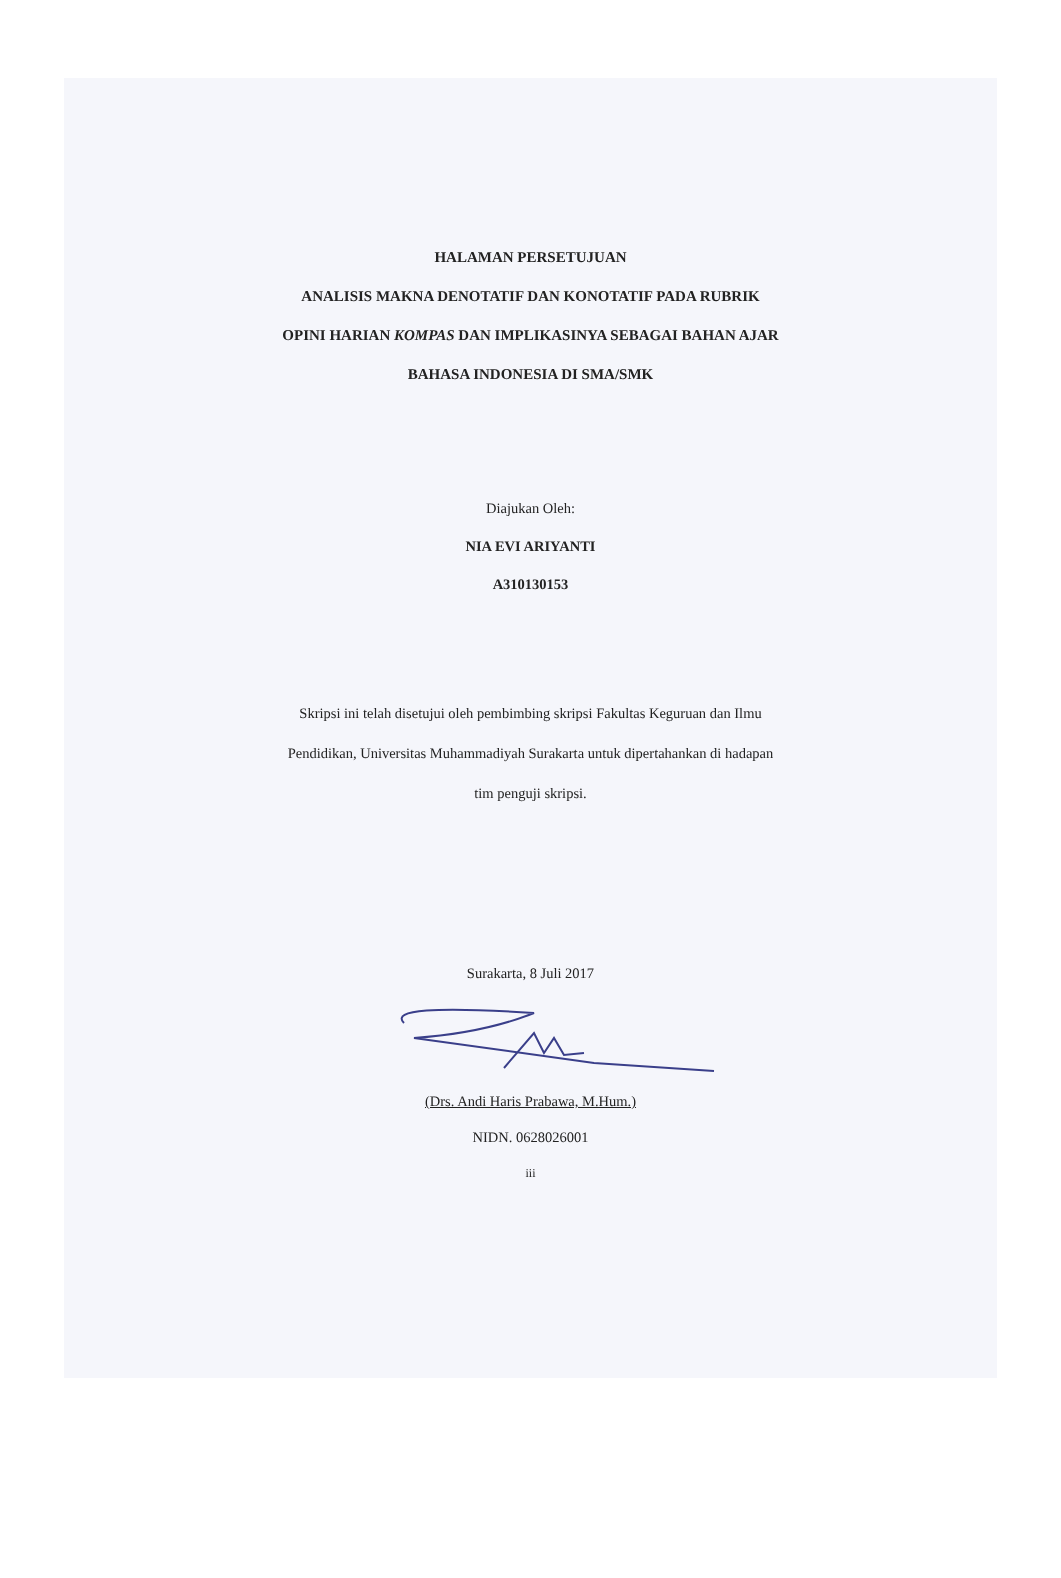HALAMAN PERSETUJUAN
ANALISIS MAKNA DENOTATIF DAN KONOTATIF PADA RUBRIK
OPINI HARIAN KOMPAS DAN IMPLIKASINYA SEBAGAI BAHAN AJAR
BAHASA INDONESIA DI SMA/SMK
Diajukan Oleh:
NIA EVI ARIYANTI
A310130153
Skripsi ini telah disetujui oleh pembimbing skripsi Fakultas Keguruan dan Ilmu
Pendidikan, Universitas Muhammadiyah Surakarta untuk dipertahankan di hadapan
tim penguji skripsi.
Surakarta, 8 Juli 2017
(Drs. Andi Haris Prabawa, M.Hum.)
NIDN. 0628026001
iii